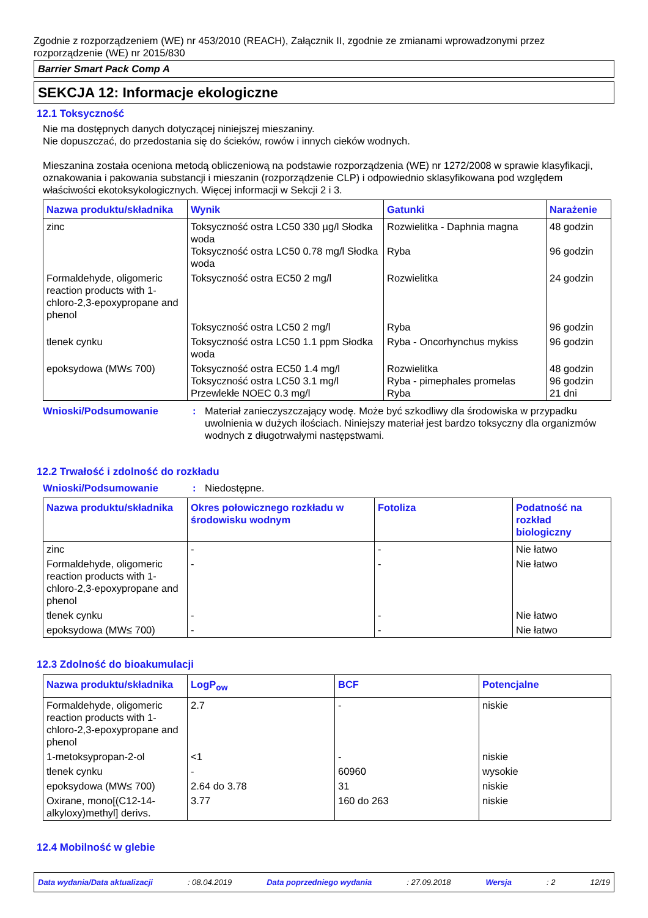Zgodnie z rozporządzeniem (WE) nr 453/2010 (REACH), Załącznik II, zgodnie ze zmianami wprowadzonymi przez rozporządzenie (WE) nr 2015/830
Barrier Smart Pack Comp A
SEKCJA 12: Informacje ekologiczne
12.1 Toksyczność
Nie ma dostępnych danych dotyczącej niniejszej mieszaniny.
Nie dopuszczać, do przedostania się do ścieków, rowów i innych cieków wodnych.
Mieszanina została oceniona metodą obliczeniową na podstawie rozporządzenia (WE) nr 1272/2008 w sprawie klasyfikacji, oznakowania i pakowania substancji i mieszanin (rozporządzenie CLP) i odpowiednio sklasyfikowana pod względem właściwości ekotoksykologicznych. Więcej informacji w Sekcji 2 i 3.
| Nazwa produktu/składnika | Wynik | Gatunki | Narażenie |
| --- | --- | --- | --- |
| zinc | Toksyczność ostra LC50 330 µg/l Słodka woda Toksyczność ostra LC50 0.78 mg/l Słodka woda | Rozwielitka - Daphnia magna Ryba | 48 godzin 96 godzin |
| Formaldehyde, oligomeric reaction products with 1-chloro-2,3-epoxypropane and phenol | Toksyczność ostra EC50 2 mg/l Toksyczność ostra LC50 2 mg/l | Rozwielitka Ryba | 24 godzin 96 godzin |
| tlenek cynku | Toksyczność ostra LC50 1.1 ppm Słodka woda | Ryba - Oncorhynchus mykiss | 96 godzin |
| epoksydowa (MW≤ 700) | Toksyczność ostra EC50 1.4 mg/l Toksyczność ostra LC50 3.1 mg/l Przewlekłe NOEC 0.3 mg/l | Rozwielitka Ryba - pimephales promelas Ryba | 48 godzin 96 godzin 21 dni |
Wnioski/Podsumowanie : Materiał zanieczyszczający wodę. Może być szkodliwy dla środowiska w przypadku uwolnienia w dużych ilościach. Niniejszy materiał jest bardzo toksyczny dla organizmów wodnych z długotrwałymi następstwami.
12.2 Trwałość i zdolność do rozkładu
Wnioski/Podsumowanie : Niedostępne.
| Nazwa produktu/składnika | Okres połowicznego rozkładu w środowisku wodnym | Fotoliza | Podatność na rozkład biologiczny |
| --- | --- | --- | --- |
| zinc | - | - | Nie łatwo |
| Formaldehyde, oligomeric reaction products with 1-chloro-2,3-epoxypropane and phenol | - | - | Nie łatwo |
| tlenek cynku | - | - | Nie łatwo |
| epoksydowa (MW≤ 700) | - | - | Nie łatwo |
12.3 Zdolność do bioakumulacji
| Nazwa produktu/składnika | LogP<sub>ow</sub> | BCF | Potencjalne |
| --- | --- | --- | --- |
| Formaldehyde, oligomeric reaction products with 1-chloro-2,3-epoxypropane and phenol | 2.7 | - | niskie |
| 1-metoksypropan-2-ol | <1 | - | niskie |
| tlenek cynku | - | 60960 | wysokie |
| epoksydowa (MW≤ 700) | 2.64 do 3.78 | 31 | niskie |
| Oxirane, mono[(C12-14-alkyloxy)methyl] derivs. | 3.77 | 160 do 263 | niskie |
12.4 Mobilność w glebie
Data wydania/Data aktualizacji: 08.04.2019 Data poprzedniego wydania: 27.09.2018 Wersja: 2 12/19